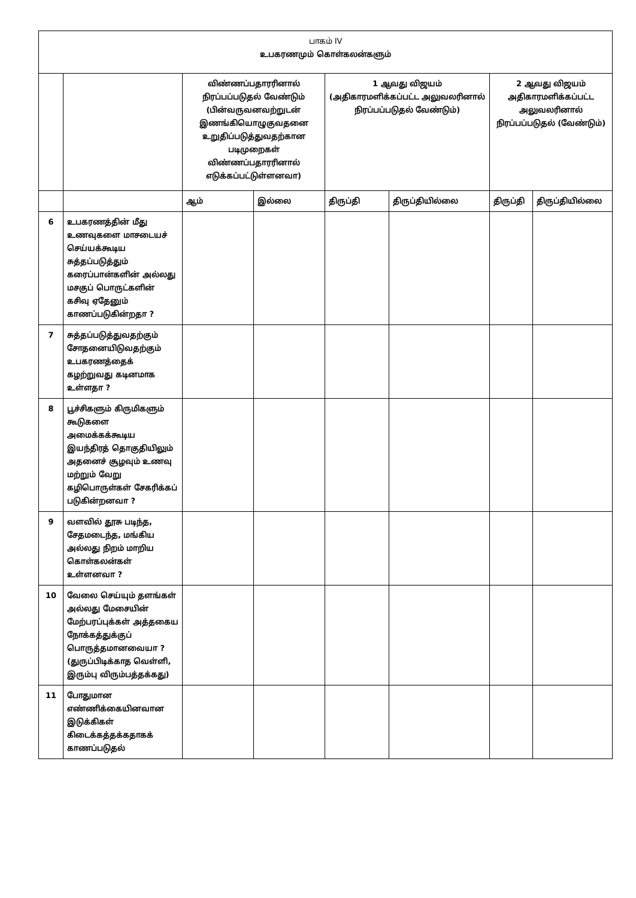| பாகம் IV உபகரணமும் கொள்கலன்களும் | | | | | | | |
| --- | --- | --- | --- | --- | --- | --- | --- |
| | | விண்ணப்பதாரரினால் நிரப்பப்படுதல் வேண்டும் (பின்வருவனவற்றுடன் இணங்கியொழுகுவதனை உறுதிப்படுத்துவதற்கான படிமுறைகள் விண்ணப்பதாரரினால் எடுக்கப்பட்டுள்ளனவா) | | 1 ஆவது விஜயம் (அதிகாரமளிக்கப்பட்ட அலுவலரினால் நிரப்பப்படுதல் வேண்டும்) | | 2 ஆவது விஜயம் அதிகாரமளிக்கப்பட்ட அலுவலரினால் நிரப்பப்படுதல் (வேண்டும்) | |
| | | ஆம் | இல்லை | திருப்தி | திருப்தியில்லை | திருப்தி | திருப்தியில்லை |
| 6 | உபகரணத்தின் மீது உணவுகளை மாசடையச் செய்யக்கூடிய சுத்தப்படுத்தும் கரைப்பான்களின் அல்லது மசகுப் பொருட்களின் கசிவு ஏதேனும் காணப்படுகின்றதா ? | | | | | | |
| 7 | சுத்தப்படுத்துவதற்கும் சோதனையிடுவதற்கும் உபகரணத்தைக் கழற்றுவது கடினமாக உள்ளதா ? | | | | | | |
| 8 | பூச்சிகளும் கிருமிகளும் கூடுகளை அமைக்கக்கூடிய இயந்திரத் தொகுதியிலும் அதனைச் சூழவும் உணவு மற்றும் வேறு கழிபொருள்கள் சேகரிக்கப் படுகின்றனவா ? | | | | | | |
| 9 | வளவில் தூசு படிந்த, சேதமடைந்த, மங்கிய அல்லது நிறம் மாறிய கொள்கலன்கள் உள்ளனவா ? | | | | | | |
| 10 | வேலை செய்யும் தளங்கள் அல்லது மேசையின் மேற்பரப்புக்கள் அத்தகைய நோக்கத்துக்குப் பொருத்தமானவையா ? (துருப்பிடிக்காத வெள்ளி, இரும்பு விரும்பத்தக்கது) | | | | | | |
| 11 | போதுமான எண்ணிக்கையினவான இடுக்கிகள் கிடைக்கத்தக்கதாகக் காணப்படுதல் | | | | | | |